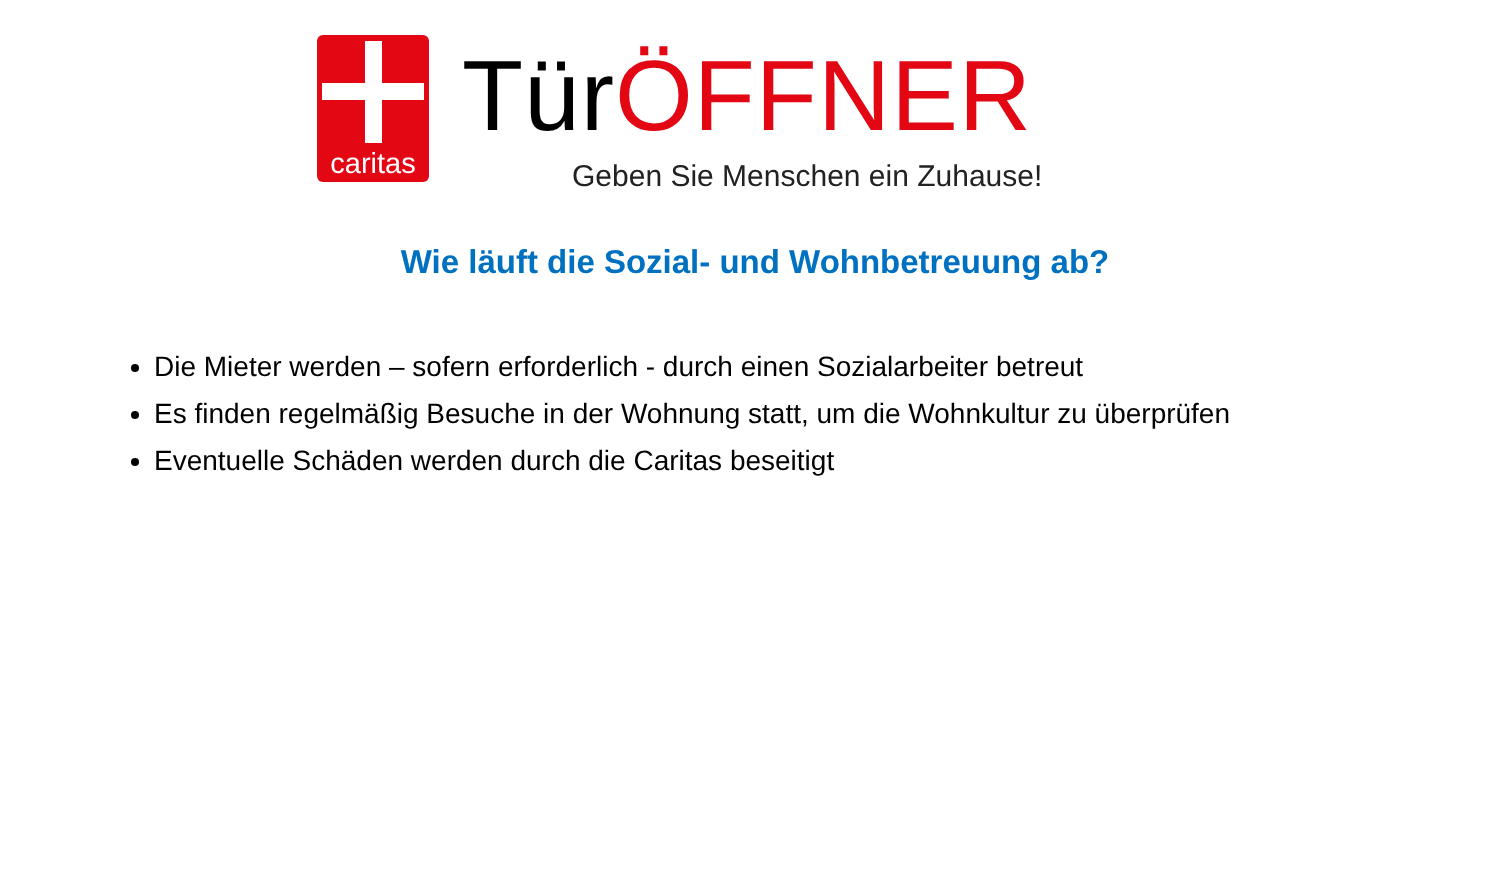caritas
TürÖFFNER
Geben Sie Menschen ein Zuhause!
Wie läuft die Sozial- und Wohnbetreuung ab?
Die Mieter werden – sofern erforderlich - durch einen Sozialarbeiter betreut
Es finden regelmäßig Besuche in der Wohnung statt, um die Wohnkultur zu überprüfen
Eventuelle Schäden werden durch die Caritas beseitigt